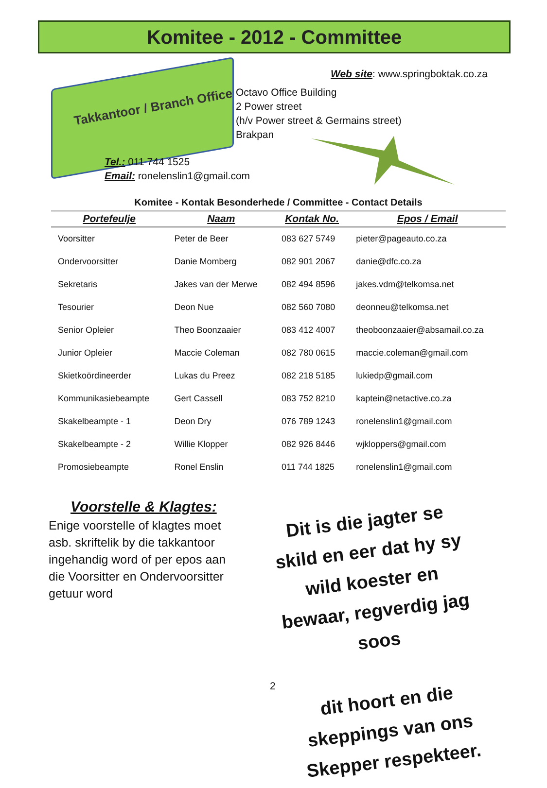Komitee - 2012 - Committee
Takkantoor / Branch Office
Web site: www.springboktak.co.za
Octavo Office Building
2 Power street
(h/v Power street & Germains street)
Brakpan
Tel.: 011 744 1525
Email: ronelenslin1@gmail.com
Komitee - Kontak Besonderhede / Committee - Contact Details
| Portefeulje | Naam | Kontak No. | Epos / Email |
| --- | --- | --- | --- |
| Voorsitter | Peter de Beer | 083 627 5749 | pieter@pageauto.co.za |
| Ondervoorsitter | Danie Momberg | 082 901 2067 | danie@dfc.co.za |
| Sekretaris | Jakes van der Merwe | 082 494 8596 | jakes.vdm@telkomsa.net |
| Tesourier | Deon Nue | 082 560 7080 | deonneu@telkomsa.net |
| Senior Opleier | Theo Boonzaaier | 083 412 4007 | theoboonzaaier@absamail.co.za |
| Junior Opleier | Maccie Coleman | 082 780 0615 | maccie.coleman@gmail.com |
| Skietkoördineerder | Lukas du Preez | 082 218 5185 | lukiedp@gmail.com |
| Kommunikasiebeampte | Gert Cassell | 083 752 8210 | kaptein@netactive.co.za |
| Skakelbeampte - 1 | Deon Dry | 076 789 1243 | ronelenslin1@gmail.com |
| Skakelbeampte - 2 | Willie Klopper | 082 926 8446 | wjkloppers@gmail.com |
| Promosiebeampte | Ronel Enslin | 011 744 1825 | ronelenslin1@gmail.com |
Voorstelle & Klagtes:
Enige voorstelle of klagtes moet asb. skriftelik by die takkantoor ingehandig word of per epos aan die Voorsitter en Ondervoorsitter getuur word
Dit is die jagter se skild en eer dat hy sy wild koester en bewaar, regverdig jag soos
dit hoort en die skeppings van ons Skepper respekteer.
2